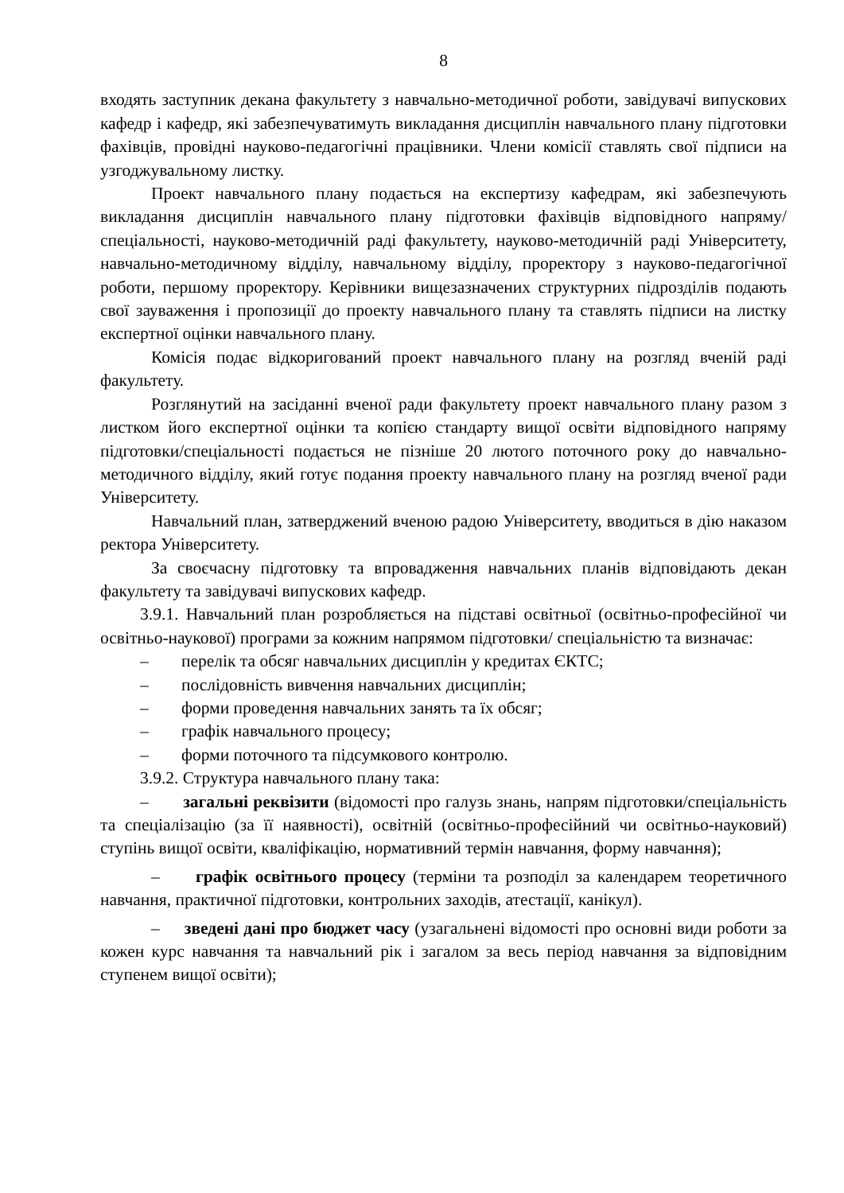8
входять заступник декана факультету з навчально-методичної роботи, завідувачі випускових кафедр і кафедр, які забезпечуватимуть викладання дисциплін навчального плану підготовки фахівців, провідні науково-педагогічні працівники. Члени комісії ставлять свої підписи на узгоджувальному листку.
Проект навчального плану подається на експертизу кафедрам, які забезпечують викладання дисциплін навчального плану підготовки фахівців відповідного напряму/спеціальності, науково-методичній раді факультету, науково-методичній раді Університету, навчально-методичному відділу, навчальному відділу, проректору з науково-педагогічної роботи, першому проректору. Керівники вищезазначених структурних підрозділів подають свої зауваження і пропозиції до проекту навчального плану та ставлять підписи на листку експертної оцінки навчального плану.
Комісія подає відкоригований проект навчального плану на розгляд вченій раді факультету.
Розглянутий на засіданні вченої ради факультету проект навчального плану разом з листком його експертної оцінки та копією стандарту вищої освіти відповідного напряму підготовки/спеціальності подається не пізніше 20 лютого поточного року до навчально-методичного відділу, який готує подання проекту навчального плану на розгляд вченої ради Університету.
Навчальний план, затверджений вченою радою Університету, вводиться в дію наказом ректора Університету.
За своєчасну підготовку та впровадження навчальних планів відповідають декан факультету та завідувачі випускових кафедр.
3.9.1. Навчальний план розробляється на підставі освітньої (освітньо-професійної чи освітньо-наукової) програми за кожним напрямом підготовки/ спеціальністю та визначає:
– перелік та обсяг навчальних дисциплін у кредитах ЄКТС;
– послідовність вивчення навчальних дисциплін;
– форми проведення навчальних занять та їх обсяг;
– графік навчального процесу;
– форми поточного та підсумкового контролю.
3.9.2. Структура навчального плану така:
– загальні реквізити (відомості про галузь знань, напрям підготовки/спеціальність та спеціалізацію (за її наявності), освітній (освітньо-професійний чи освітньо-науковий) ступінь вищої освіти, кваліфікацію, нормативний термін навчання, форму навчання);
– графік освітнього процесу (терміни та розподіл за календарем теоретичного навчання, практичної підготовки, контрольних заходів, атестації, канікул).
– зведені дані про бюджет часу (узагальнені відомості про основні види роботи за кожен курс навчання та навчальний рік і загалом за весь період навчання за відповідним ступенем вищої освіти);